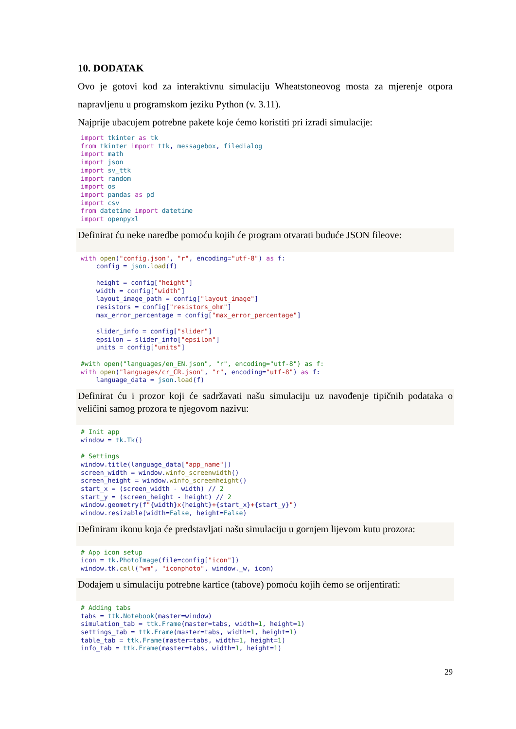10. DODATAK
Ovo je gotovi kod za interaktivnu simulaciju Wheatstoneovog mosta za mjerenje otpora napravljenu u programskom jeziku Python (v. 3.11).
Najprije ubacujem potrebne pakete koje ćemo koristiti pri izradi simulacije:
import tkinter as tk
from tkinter import ttk, messagebox, filedialog
import math
import json
import sv_ttk
import random
import os
import pandas as pd
import csv
from datetime import datetime
import openpyxl
Definirat ću neke naredbe pomoću kojih će program otvarati buduće JSON fileove:
with open("config.json", "r", encoding="utf-8") as f:
    config = json.load(f)

    height = config["height"]
    width = config["width"]
    layout_image_path = config["layout_image"]
    resistors = config["resistors_ohm"]
    max_error_percentage = config["max_error_percentage"]

    slider_info = config["slider"]
    epsilon = slider_info["epsilon"]
    units = config["units"]

#with open("languages/en_EN.json", "r", encoding="utf-8") as f:
with open("languages/cr_CR.json", "r", encoding="utf-8") as f:
    language_data = json.load(f)
Definirat ću i prozor koji će sadržavati našu simulaciju uz navođenje tipičnih podataka o veličini samog prozora te njegovom nazivu:
# Init app
window = tk.Tk()

# Settings
window.title(language_data["app_name"])
screen_width = window.winfo_screenwidth()
screen_height = window.winfo_screenheight()
start_x = (screen_width - width) // 2
start_y = (screen_height - height) // 2
window.geometry(f"{width}x{height}+{start_x}+{start_y}")
window.resizable(width=False, height=False)
Definiram ikonu koja će predstavljati našu simulaciju u gornjem lijevom kutu prozora:
# App icon setup
icon = tk.PhotoImage(file=config["icon"])
window.tk.call("wm", "iconphoto", window._w, icon)
Dodajem u simulaciju potrebne kartice (tabove) pomoću kojih ćemo se orijentirati:
# Adding tabs
tabs = ttk.Notebook(master=window)
simulation_tab = ttk.Frame(master=tabs, width=1, height=1)
settings_tab = ttk.Frame(master=tabs, width=1, height=1)
table_tab = ttk.Frame(master=tabs, width=1, height=1)
info_tab = ttk.Frame(master=tabs, width=1, height=1)
29